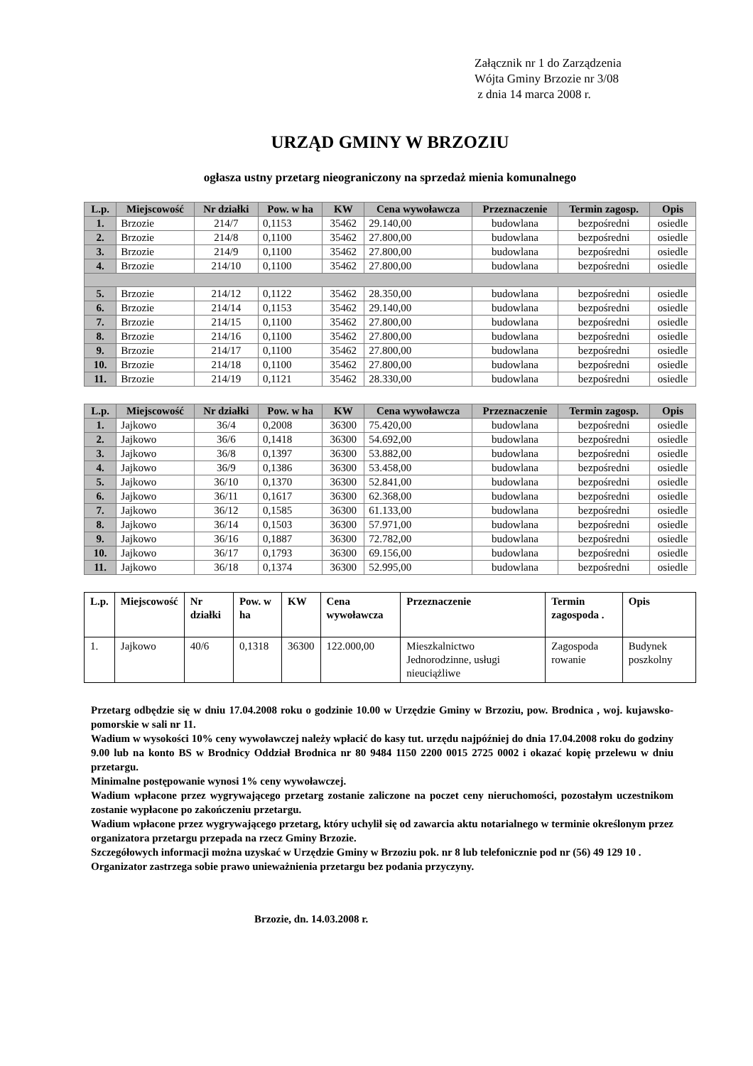Załącznik nr 1 do Zarządzenia
Wójta Gminy Brzozie nr 3/08
z dnia 14 marca 2008 r.
URZĄD GMINY W BRZOZIU
ogłasza ustny przetarg nieograniczony na sprzedaż mienia komunalnego
| L.p. | Miejscowość | Nr działki | Pow. w ha | KW | Cena wywoławcza | Przeznaczenie | Termin zagosp. | Opis |
| --- | --- | --- | --- | --- | --- | --- | --- | --- |
| 1. | Brzozie | 214/7 | 0,1153 | 35462 | 29.140,00 | budowlana | bezpośredni | osiedle |
| 2. | Brzozie | 214/8 | 0,1100 | 35462 | 27.800,00 | budowlana | bezpośredni | osiedle |
| 3. | Brzozie | 214/9 | 0,1100 | 35462 | 27.800,00 | budowlana | bezpośredni | osiedle |
| 4. | Brzozie | 214/10 | 0,1100 | 35462 | 27.800,00 | budowlana | bezpośredni | osiedle |
| 5. | Brzozie | 214/12 | 0,1122 | 35462 | 28.350,00 | budowlana | bezpośredni | osiedle |
| 6. | Brzozie | 214/14 | 0,1153 | 35462 | 29.140,00 | budowlana | bezpośredni | osiedle |
| 7. | Brzozie | 214/15 | 0,1100 | 35462 | 27.800,00 | budowlana | bezpośredni | osiedle |
| 8. | Brzozie | 214/16 | 0,1100 | 35462 | 27.800,00 | budowlana | bezpośredni | osiedle |
| 9. | Brzozie | 214/17 | 0,1100 | 35462 | 27.800,00 | budowlana | bezpośredni | osiedle |
| 10. | Brzozie | 214/18 | 0,1100 | 35462 | 27.800,00 | budowlana | bezpośredni | osiedle |
| 11. | Brzozie | 214/19 | 0,1121 | 35462 | 28.330,00 | budowlana | bezpośredni | osiedle |
| L.p. | Miejscowość | Nr działki | Pow. w ha | KW | Cena wywoławcza | Przeznaczenie | Termin zagosp. | Opis |
| --- | --- | --- | --- | --- | --- | --- | --- | --- |
| 1. | Jajkowo | 36/4 | 0,2008 | 36300 | 75.420,00 | budowlana | bezpośredni | osiedle |
| 2. | Jajkowo | 36/6 | 0,1418 | 36300 | 54.692,00 | budowlana | bezpośredni | osiedle |
| 3. | Jajkowo | 36/8 | 0,1397 | 36300 | 53.882,00 | budowlana | bezpośredni | osiedle |
| 4. | Jajkowo | 36/9 | 0,1386 | 36300 | 53.458,00 | budowlana | bezpośredni | osiedle |
| 5. | Jajkowo | 36/10 | 0,1370 | 36300 | 52.841,00 | budowlana | bezpośredni | osiedle |
| 6. | Jajkowo | 36/11 | 0,1617 | 36300 | 62.368,00 | budowlana | bezpośredni | osiedle |
| 7. | Jajkowo | 36/12 | 0,1585 | 36300 | 61.133,00 | budowlana | bezpośredni | osiedle |
| 8. | Jajkowo | 36/14 | 0,1503 | 36300 | 57.971,00 | budowlana | bezpośredni | osiedle |
| 9. | Jajkowo | 36/16 | 0,1887 | 36300 | 72.782,00 | budowlana | bezpośredni | osiedle |
| 10. | Jajkowo | 36/17 | 0,1793 | 36300 | 69.156,00 | budowlana | bezpośredni | osiedle |
| 11. | Jajkowo | 36/18 | 0,1374 | 36300 | 52.995,00 | budowlana | bezpośredni | osiedle |
| L.p. | Miejscowość | Nr działki | Pow. w ha | KW | Cena wywoławcza | Przeznaczenie | Termin zagospoda . | Opis |
| --- | --- | --- | --- | --- | --- | --- | --- | --- |
| 1. | Jajkowo | 40/6 | 0,1318 | 36300 | 122.000,00 | Mieszkalnictwo Jednorodzinne, usługi nieuciążliwe | Zagospoda rowanie | Budynek poszkolny |
Przetarg odbędzie się w dniu 17.04.2008 roku o godzinie 10.00 w Urzędzie Gminy w Brzoziu, pow. Brodnica , woj. kujawsko-pomorskie w sali nr 11.
Wadium w wysokości 10% ceny wywoławczej należy wpłacić do kasy tut. urzędu najpóźniej do dnia 17.04.2008 roku do godziny 9.00 lub na konto BS w Brodnicy Oddział Brodnica nr 80 9484 1150 2200 0015 2725 0002 i okazać kopię przelewu w dniu przetargu.
Minimalne postępowanie wynosi 1% ceny wywoławczej.
Wadium wpłacone przez wygrywającego przetarg zostanie zaliczone na poczet ceny nieruchomości, pozostałym uczestnikom zostanie wypłacone po zakończeniu przetargu.
Wadium wpłacone przez wygrywającego przetarg, który uchylił się od zawarcia aktu notarialnego w terminie określonym przez organizatora przetargu przepada na rzecz Gminy Brzozie.
Szczegółowych informacji można uzyskać w Urzędzie Gminy w Brzoziu pok. nr 8 lub telefonicznie pod nr (56) 49 129 10 .
Organizator zastrzega sobie prawo unieważnienia przetargu bez podania przyczyny.
Brzozie, dn. 14.03.2008 r.